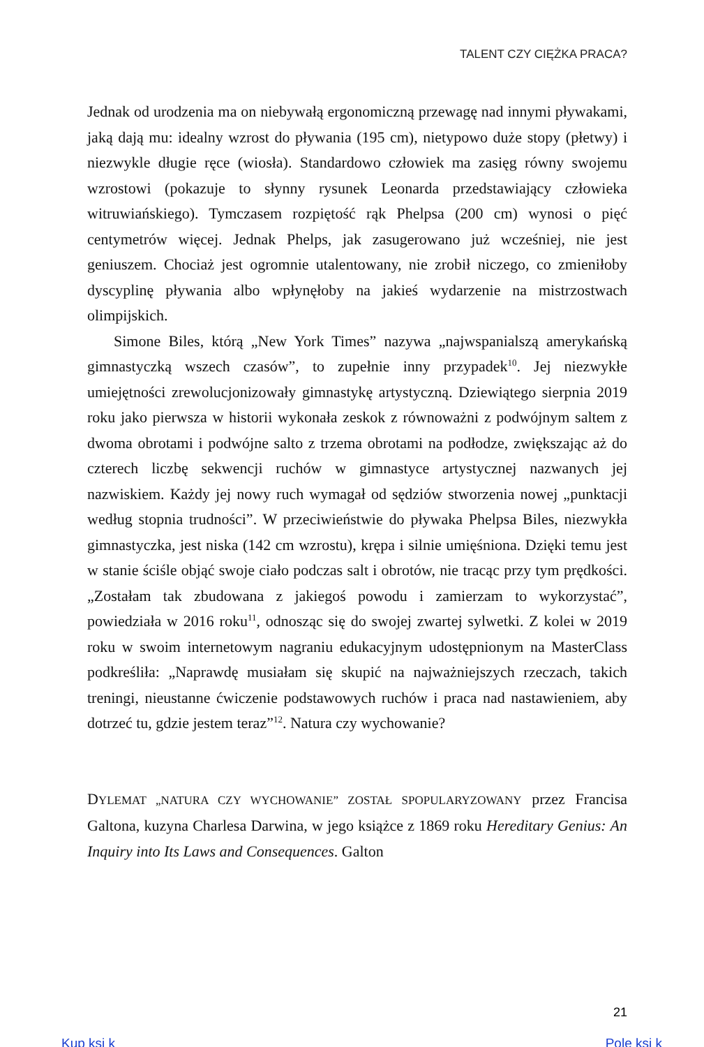TALENT CZY CIĘŻKA PRACA?
Jednak od urodzenia ma on niebywałą ergonomiczną przewagę nad innymi pływakami, jaką dają mu: idealny wzrost do pływania (195 cm), nietypowo duże stopy (płetwy) i niezwykle długie ręce (wiosła). Standardowo człowiek ma zasięg równy swojemu wzrostowi (pokazuje to słynny rysunek Leonarda przedstawiający człowieka witruwiańskiego). Tymczasem rozpiętość rąk Phelpsa (200 cm) wynosi o pięć centymetrów więcej. Jednak Phelps, jak zasugerowano już wcześniej, nie jest geniuszem. Chociaż jest ogromnie utalentowany, nie zrobił niczego, co zmieniłoby dyscyplinę pływania albo wpłynęłoby na jakieś wydarzenie na mistrzostwach olimpijskich.
Simone Biles, którą „New York Times” nazywa „najwspanialszą amerykańską gimnastyczką wszech czasów”, to zupełnie inny przypadek<sup>10</sup>. Jej niezwykłe umiejętności zrewolucjonizowały gimnastykę artystyczną. Dziewiątego sierpnia 2019 roku jako pierwsza w historii wykonała zeskok z równoważni z podwójnym saltem z dwoma obrotami i podwójne salto z trzema obrotami na podłodze, zwiększając aż do czterech liczbę sekwencji ruchów w gimnastyce artystycznej nazwanych jej nazwiskiem. Każdy jej nowy ruch wymagał od sędziów stworzenia nowej „punktacji według stopnia trudności”. W przeciwieństwie do pływaka Phelpsa Biles, niezwykła gimnastyczka, jest niska (142 cm wzrostu), krępa i silnie umięśniona. Dzięki temu jest w stanie ściśle objąć swoje ciało podczas salt i obrotów, nie tracąc przy tym prędkości. „Zostałam tak zbudowana z jakiegoś powodu i zamierzam to wykorzystać”, powiedziała w 2016 roku<sup>11</sup>, odnosząc się do swojej zwartej sylwetki. Z kolei w 2019 roku w swoim internetowym nagraniu edukacyjnym udostępnionym na MasterClass podkreśliła: „Naprawdę musiałam się skupić na najważniejszych rzeczach, takich treningi, nieustanne ćwiczenie podstawowych ruchów i praca nad nastawieniem, aby dotrzeć tu, gdzie jestem teraz”<sup>12</sup>. Natura czy wychowanie?
DYLEMAT „NATURA CZY WYCHOWANIE” ZOSTAŁ SPOPULARYZOWANY przez Francisa Galtona, kuzyna Charlesa Darwina, w jego książce z 1869 roku Hereditary Genius: An Inquiry into Its Laws and Consequences. Galton
21
Kup ksi k Pole ksi k